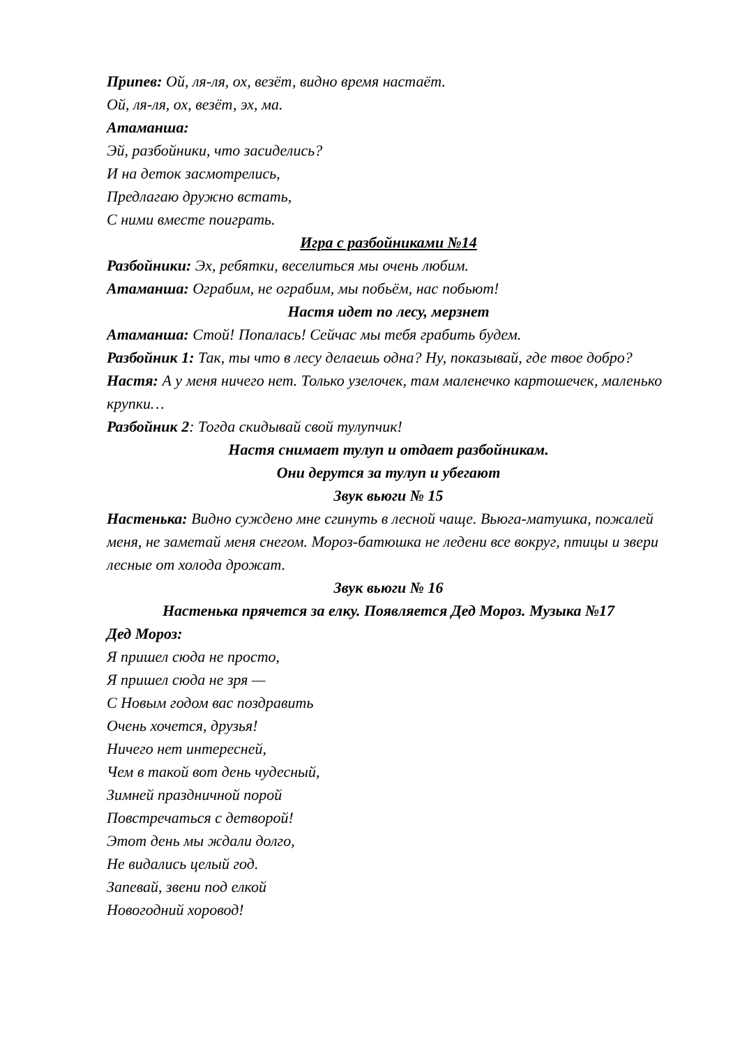Припев: Ой, ля-ля, ох, везёт, видно время настаёт.
Ой, ля-ля, ох, везёт, эх, ма.
Атаманша:
Эй, разбойники, что засиделись?
И на деток засмотрелись,
Предлагаю дружно встать,
С ними вместе поиграть.
Игра с разбойниками №14
Разбойники: Эх, ребятки, веселиться мы очень любим.
Атаманша: Ограбим, не ограбим, мы побьём, нас побьют!
Настя идет по лесу, мерзнет
Атаманша: Стой! Попалась! Сейчас мы тебя грабить будем.
Разбойник 1: Так, ты что в лесу делаешь одна? Ну, показывай, где твое добро?
Настя: А у меня ничего нет. Только узелочек, там маленечко картошечек, маленько крупки…
Разбойник 2: Тогда скидывай свой тулупчик!
Настя снимает тулуп и отдает разбойникам.
Они дерутся за тулуп и убегают
Звук вьюги № 15
Настенька: Видно суждено мне сгинуть в лесной чаще. Вьюга-матушка, пожалей меня, не заметай меня снегом. Мороз-батюшка не ледени все вокруг, птицы и звери лесные от холода дрожат.
Звук вьюги № 16
Настенька прячется за елку. Появляется Дед Мороз. Музыка №17
Дед Мороз:
Я пришел сюда не просто,
Я пришел сюда не зря —
С Новым годом вас поздравить
Очень хочется, друзья!
Ничего нет интересней,
Чем в такой вот день чудесный,
Зимней праздничной порой
Повстречаться с детворой!
Этот день мы ждали долго,
Не видались целый год.
Запевай, звени под елкой
Новогодний хоровод!